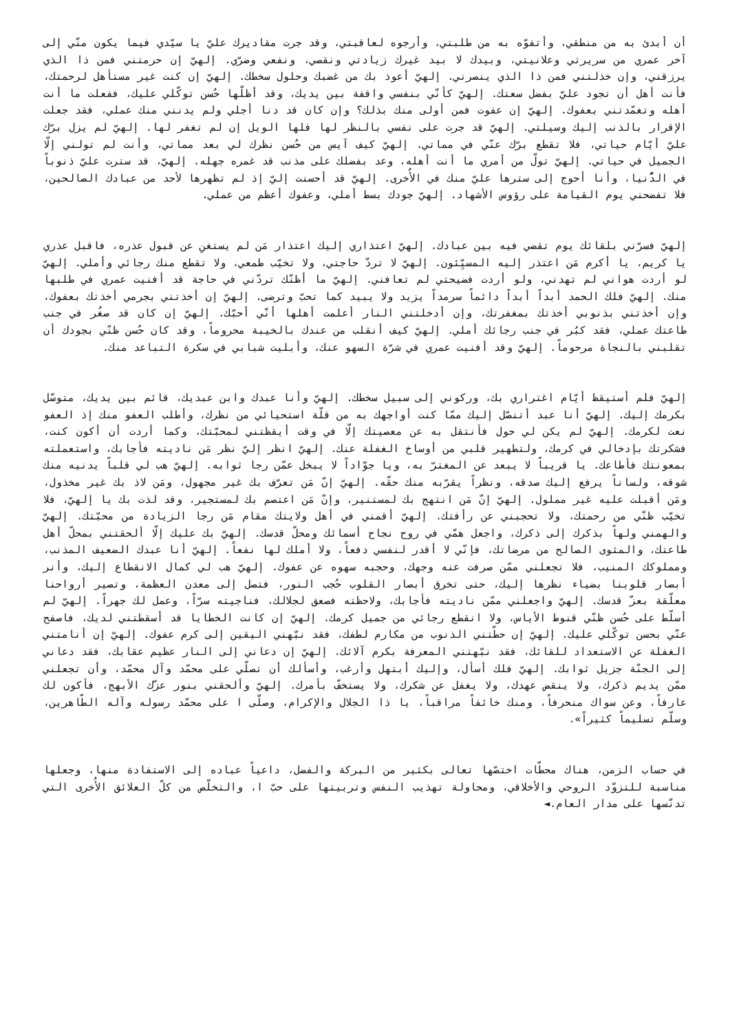أن أبدئ به من منطقي، وأتفوّه به من طلبتي، وأرجوه لعاقبتي، وقد جرت مقاديرك عليّ يا سيّدي فيما يكون منّي إلى آخر عمري من سريرتي وعلانيتي، وبيدك لا بيد غيرك زيادتي ونقصي، ونفعي وضرّي. إلهيّ إن حرمتني فمن ذا الذي يرزقني، وإن خذلتني فمن ذا الذي ينصرني. إلهيّ أعوذ بك من غضبك وحلول سخطك. إلهيّ إن كنت غير مستأهل لرحمتك، فأنت أهل أن تجود عليّ بفضل سعتك. إلهيّ كأنّي بنفسي واقفة بين يديك، وقد أظلّها حُسن توكّلي عليك، ففعلت ما أنت أهله وتغمّدتني بعفوك. إلهيّ إن عفوت فمن أولى منك بذلك؟ وإن كان قد دنا أجلي ولم يدنني منك عملي، فقد جعلت الإقرار بالذنب إليك وسيلتي. إلهيّ قد جرت على نفسي بالنظر لها فلها الويل إن لم تغفر لها. إلهيّ لم يزل برّك عليّ أيّام حياتي، فلا تقطع برّك عنّي في مماتي. إلهيّ كيف آيس من حُسن نظرك لي بعد مماتي، وأنت لم تولني إلّا الجميل في حياتي. إلهيّ تولّ من أمري ما أنت أهله، وعد بفضلك على مذنب قد غمره جهله. إلهيّ، قد سترت عليّ ذنوباً في الدُّنيا، وأنا أحوج إلى سترها عليّ منك في الأُخرى. إلهيّ قد أحسنت إليّ إذ لم تظهرها لأحد من عبادك الصالحين، فلا تفضحني يوم القيامة على رؤوس الأشهاد. إلهيّ جودك بسط أملي، وعفوك أعظم من عملي.
إلهيّ فسرّني بلقائك يوم تقضي فيه بين عبادك. إلهيّ اعتذاري إليك اعتذار مَن لم يستغنِ عن قبول عذره، فاقبل عذري يا كريم، يا أكرم مَن اعتذر إليه المسيِّئون. إلهيّ لا تردّ حاجتي، ولا تخيّب طمعي، ولا تقطع منك رجائي وأملي. إلهيّ لو أردت هواني لم تهدني، ولو أردت فضيحتي لم تعافني. إلهيّ ما أظنّك تردّني في حاجة قد أفنيت عمري في طلبها منك. إلهيّ فلك الحمد أبداً أبداً دائماً سرمداً يزيد ولا يبيد كما تحبّ وترضى. إلهيّ إن أخذتني بجرمي أخذتك بعفوك، وإن أخذتني بذنوبي أخذتك بمغفرتك، وإن أدخلتني النار أعلمت أهلها أنّي أحبّك. إلهيّ إن كان قد صغُر في جنب طاعتك عملي، فقد كبُر في جنب رجائك أملي. إلهيّ كيف أنقلب من عندك بالخيبة محروماً، وقد كان حُسن ظنّي بجودك أن تقلبني بالنجاة مرحوماً. إلهيّ وقد أفنيت عمري في شرّة السهو عنك، وأبليت شبابي في سكرة التباعد منك.
إلهيّ فلم أستيقظ أيّام اغتراري بك، وركوني إلى سبيل سخطك. إلهيّ وأنا عبدك وابن عبديك، قائم بين يديك، متوسّل بكرمك إليك. إلهيّ أنا عبد أتنصّل إليك ممّا كنت أواجهك به من قلّة استحيائي من نظرك، وأطلب العفو منك إذ العفو نعت لكرمك. إلهيّ لم يكن لي حول فأنتقل به عن معصيتك إلّا في وقت أيقظتني لمحبّتك، وكما أردت أن أكون كنت، فشكرتك بإدخالي في كرمك، ولتطهير قلبي من أوساخ الغفلة عنك. إلهيّ انظر إليّ نظر مَن ناديته فأجابك، واستعملته بمعونتك فأطاعك. يا قريباً لا يبعد عن المغترّ به، ويا جوّاداً لا يبخل عمّن رجا ثوابه. إلهيّ هب لي قلباً يدنيه منك شوقه، ولساناً يرفع إليك صدقه، ونظراً يقرّبه منك حقّه. إلهيّ إنّ مَن تعرّف بك غير مجهول، ومَن لاذ بك غير مخذول، ومَن أقبلت عليه غير مملول. إلهيّ إنّ مَن انتهج بك لمستنير، وإنّ مَن اعتصم بك لمستجير، وقد لذت بك يا إلهيّ، فلا تخيّب ظنّي من رحمتك، ولا تحجبني عن رأفتك. إلهيّ أقمني في أهل ولايتك مقام مَن رجا الزيادة من محبّتك. إلهيّ والهمني ولهاً بذكرك إلى ذكرك، واجعل همّي في روح نجاح أسمائك ومحلّ قدسك. إلهيّ بك عليك إلّا ألحقتني بمحلّ أهل طاعتك، والمثوى الصالح من مرضاتك، فإنّي لا أقدر لنفسي دفعاً، ولا أملك لها نفعاً. إلهيّ أنا عبدك الضعيف المذنب، ومملوكك المنيب، فلا تجعلني ممّن صرفت عنه وجهك، وحجبه سهوه عن عفوك. إلهيّ هب لي كمال الانقطاع إليك، وأنر أبصار قلوبنا بضياء نظرها إليك، حتى تخرق أبصار القلوب حُجب النور، فتصل إلى معدن العظمة، وتصير أرواحنا معلّقة بعزّ قدسك. إلهيّ واجعلني ممّن ناديته فأجابك، ولاحظته فصعق لجلالك، فناجيته سرّاً، وعمل لك جهراً. إلهيّ لم أسلّط على حُسن ظنّي قنوط الأياس، ولا انقطع رجائي من جميل كرمك. إلهيّ إن كانت الخطايا قد أسقطتني لديك، فاصفح عنّي بحسن توكّلي عليك. إلهيّ إن حطّتني الذنوب من مكارم لطفك، فقد نبّهني اليقين إلى كرم عفوك. إلهيّ إن أنامتني الغفلة عن الاستعداد للقائك، فقد نبّهتني المعرفة بكرم آلائك. إلهيّ إن دعاني إلى النار عظيم عقابك، فقد دعاني إلى الجنّة جزيل ثوابك. إلهيّ فلك أسأل، وإليك أبتهل وأرغب، وأسألك أن تصلّي على محمّد وآل محمّد، وأن تجعلني ممّن يديم ذكرك، ولا ينقض عهدك، ولا يغفل عن شكرك، ولا يستخفّ بأمرك. إلهيّ وألحقني بنور عزّك الأبهج، فأكون لك عارفاً، وعن سواك منحرفاً، ومنك خائفاً مراقباً، يا ذا الجلال والإكرام، وصلّى ا على محمّد رسوله وآله الطّاهرين، وسلّم تسليماً كثيراً».
في حساب الزمن، هناك محطّات اختصّها تعالى بكثير من البركة والفضل، داعياً عباده إلى الاستفادة منها، وجعلها مناسبة للتزوّد الروحي والأخلاقي، ومحاولة تهذيب النفس وتربيتها على حبّ ا، والتخلّص من كلّ العلائق الأُخرى التي تدنّسها على مدار العام.◄